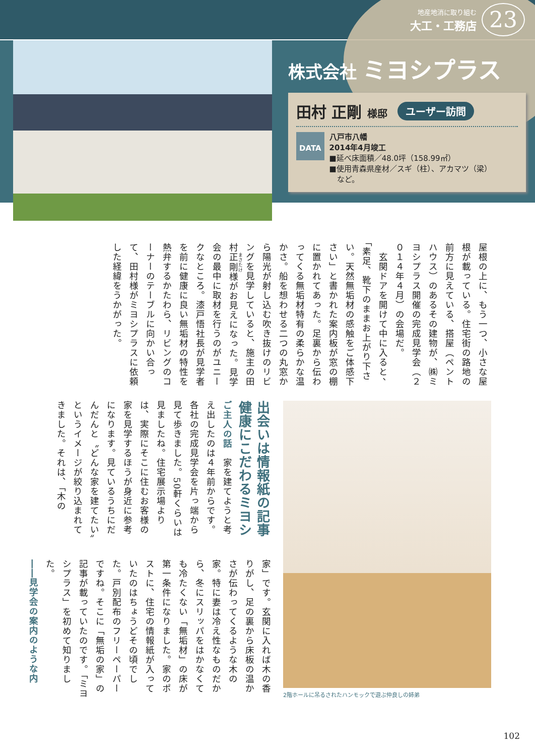地産地消に取り組む
大工・工務店
23
株式会社 ミヨシプラス
田村 正剛 様邸
ユーザー訪問
DATA
八戸市八幡
2014年4月竣工
■延べ床面積／48.0坪（158.99㎡）
■使用青森県産材／スギ（柱）、アカマツ（梁）
　など。
屋根の上に、もう一つ、小さな屋根が載っている。住宅街の路地の前方に見えている、搭屋（ペントハウス）のあるその建物が、㈱ミヨシプラス開催の完成見学会（２０１４年４月）の会場だ。
　玄関ドアを開けて中に入ると、「素足、靴下のままお上がり下さい。天然無垢材の感触をご体感下さい」と書かれた案内板が窓の棚に置かれてあった。足裏から伝わってくる無垢材特有の柔らかな温かさ。船を想わせる二つの丸窓から陽光が射し込む吹き抜けのリビングを見学していると、施主の田村正剛様がお見えになった。見学会の最中に取材を行うのがユニークなところ。漆戸悟社長が見学者を前に健康に良い無垢材の特性を熱弁するかたわら、リビングのコーナーのテーブルに向かい合って、田村様がミヨシプラスに依頼した経緯をうかがった。
出会いは情報紙の記事
健康にこだわるミヨシ
ご主人の話　家を建てようと考え出したのは４年前からです。各社の完成見学会を片っ端から見て歩きました。50軒くらいは見ましたね。住宅展示場よりは、実際にそこに住むお客様の家を見学するほうが身近に参考になります。見ているうちにだんだんと〝どんな家を建てたい〟というイメージが絞り込まれてきました。それは、「木の
2階ホールに吊るされたハンモックで遊ぶ仲良しの姉弟
家」です。玄関に入れば木の香りがし、足の裏から床板の温かさが伝わってくるような木の家。特に妻は冷え性なものだから、冬にスリッパをはかなくても冷たくない「無垢材」の床が第一条件になりました。家のポストに、住宅の情報紙が入っていたのはちょうどその頃でした。戸別配布のフリーペーパーですね。そこに「無垢の家」の記事が載っていたのです。「ミヨシプラス」を初めて知りました。
――見学会の案内のような内
102